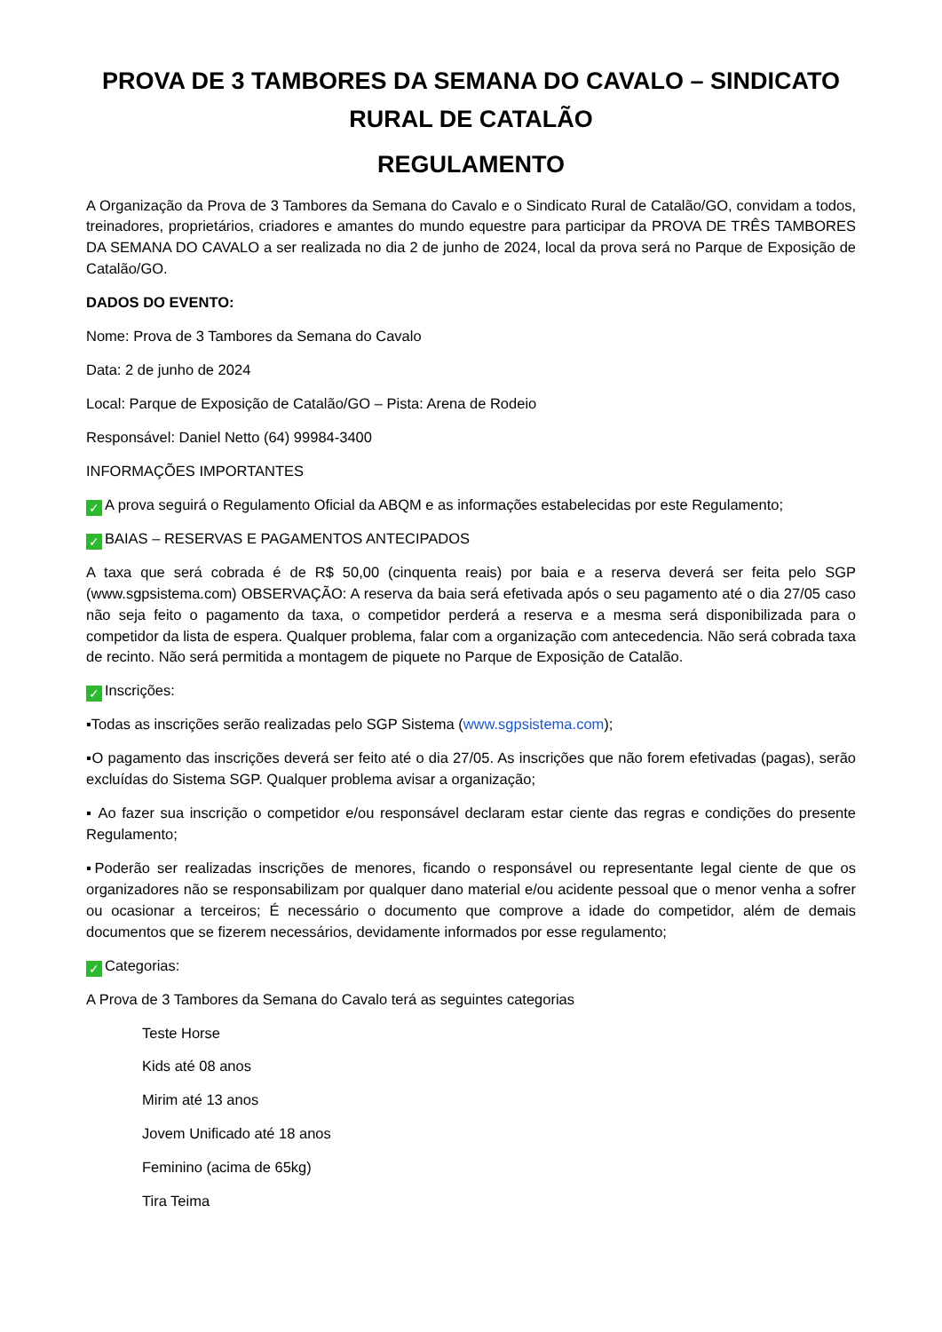PROVA DE 3 TAMBORES DA SEMANA DO CAVALO – SINDICATO RURAL DE CATALÃO
REGULAMENTO
A Organização da Prova de 3 Tambores da Semana do Cavalo e o Sindicato Rural de Catalão/GO, convidam a todos, treinadores, proprietários, criadores e amantes do mundo equestre para participar da PROVA DE TRÊS TAMBORES DA SEMANA DO CAVALO a ser realizada no dia 2 de junho de 2024, local da prova será no Parque de Exposição de Catalão/GO.
DADOS DO EVENTO:
Nome: Prova de 3 Tambores da Semana do Cavalo
Data: 2 de junho de 2024
Local: Parque de Exposição de Catalão/GO – Pista: Arena de Rodeio
Responsável: Daniel Netto (64) 99984-3400
INFORMAÇÕES IMPORTANTES
✓ A prova seguirá o Regulamento Oficial da ABQM e as informações estabelecidas por este Regulamento;
✓ BAIAS – RESERVAS E PAGAMENTOS ANTECIPADOS
A taxa que será cobrada é de R$ 50,00 (cinquenta reais) por baia e a reserva deverá ser feita pelo SGP (www.sgpsistema.com) OBSERVAÇÃO: A reserva da baia será efetivada após o seu pagamento até o dia 27/05 caso não seja feito o pagamento da taxa, o competidor perderá a reserva e a mesma será disponibilizada para o competidor da lista de espera. Qualquer problema, falar com a organização com antecedencia. Não será cobrada taxa de recinto. Não será permitida a montagem de piquete no Parque de Exposição de Catalão.
✓ Inscrições:
▪Todas as inscrições serão realizadas pelo SGP Sistema (www.sgpsistema.com);
▪O pagamento das inscrições deverá ser feito até o dia 27/05. As inscrições que não forem efetivadas (pagas), serão excluídas do Sistema SGP. Qualquer problema avisar a organização;
▪ Ao fazer sua inscrição o competidor e/ou responsável declaram estar ciente das regras e condições do presente Regulamento;
▪Poderão ser realizadas inscrições de menores, ficando o responsável ou representante legal ciente de que os organizadores não se responsabilizam por qualquer dano material e/ou acidente pessoal que o menor venha a sofrer ou ocasionar a terceiros; É necessário o documento que comprove a idade do competidor, além de demais documentos que se fizerem necessários, devidamente informados por esse regulamento;
✓ Categorias:
A Prova de 3 Tambores da Semana do Cavalo terá as seguintes categorias
Teste Horse
Kids até 08 anos
Mirim até 13 anos
Jovem Unificado até 18 anos
Feminino (acima de 65kg)
Tira Teima